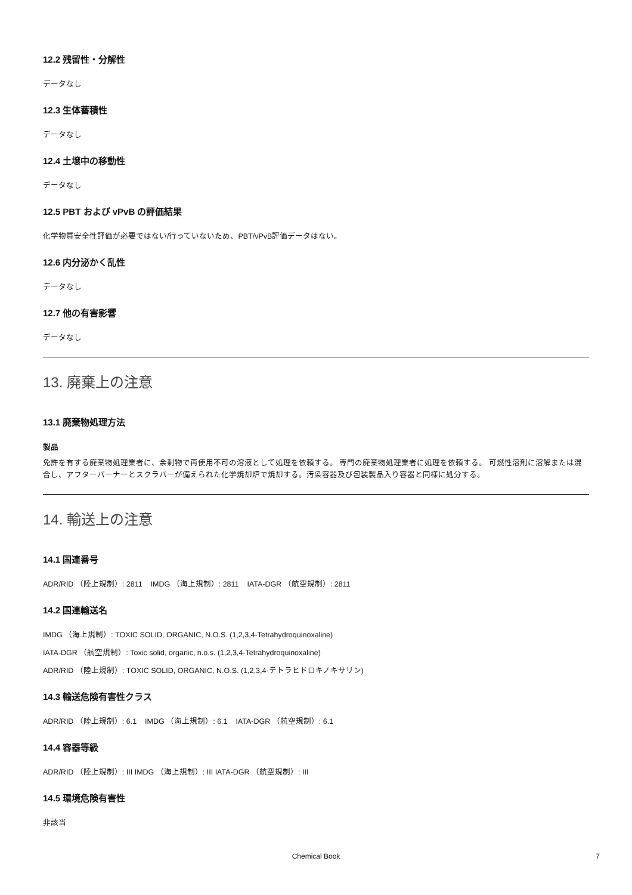12.2 残留性・分解性
データなし
12.3 生体蓄積性
データなし
12.4 土壌中の移動性
データなし
12.5 PBT および vPvB の評価結果
化学物質安全性評価が必要ではない/行っていないため、PBT/vPvB評価データはない。
12.6 内分泌かく乱性
データなし
12.7 他の有害影響
データなし
13. 廃棄上の注意
13.1 廃棄物処理方法
製品
免許を有する廃棄物処理業者に、余剰物で再使用不可の溶液として処理を依頼する。 専門の廃棄物処理業者に処理を依頼する。 可燃性溶剤に溶解または混合し、アフターバーナーとスクラバーが備えられた化学焼却炉で焼却する。汚染容器及び包装製品入り容器と同様に処分する。
14. 輸送上の注意
14.1 国連番号
ADR/RID （陸上規制）: 2811 IMDG （海上規制）: 2811 IATA-DGR （航空規制）: 2811
14.2 国連輸送名
IMDG （海上規制）: TOXIC SOLID, ORGANIC, N.O.S. (1,2,3,4-Tetrahydroquinoxaline)
IATA-DGR （航空規制）: Toxic solid, organic, n.o.s. (1,2,3,4-Tetrahydroquinoxaline)
ADR/RID （陸上規制）: TOXIC SOLID, ORGANIC, N.O.S. (1,2,3,4-テトラヒドロキノキサリン)
14.3 輸送危険有害性クラス
ADR/RID （陸上規制）: 6.1 IMDG （海上規制）: 6.1 IATA-DGR （航空規制）: 6.1
14.4 容器等級
ADR/RID （陸上規制）: III IMDG （海上規制）: III IATA-DGR （航空規制）: III
14.5 環境危険有害性
非該当
Chemical Book 7